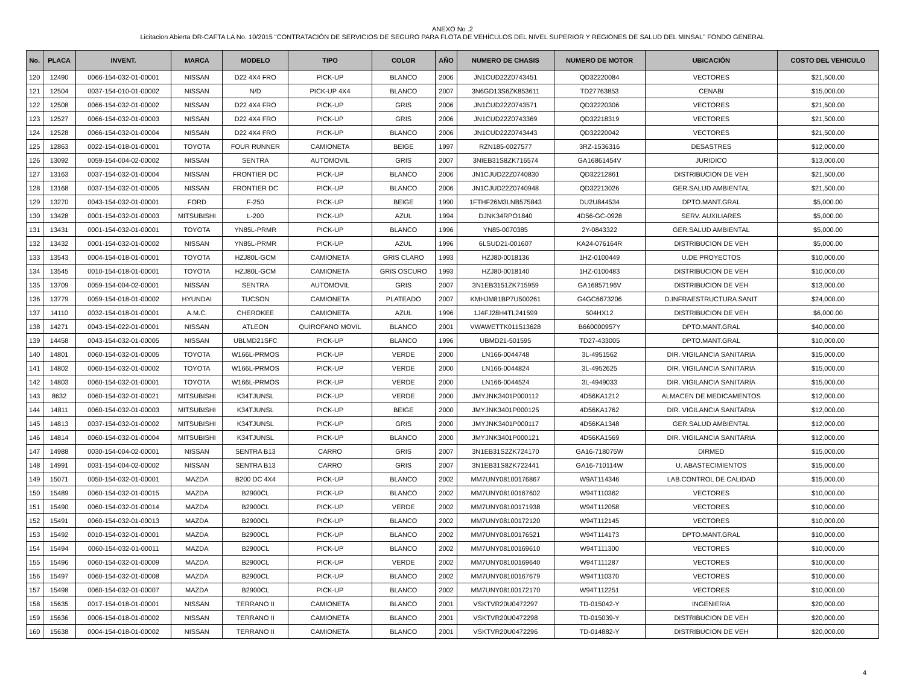ANEXO No .2
Licitacion Abierta DR-CAFTA LA No. 10/2015 "CONTRATACIÓN DE SERVICIOS DE SEGURO PARA FLOTA DE VEHÍCULOS DEL NIVEL SUPERIOR Y REGIONES DE SALUD DEL MINSAL" FONDO GENERAL
| No. | PLACA | INVENT. | MARCA | MODELO | TIPO | COLOR | AÑO | NUMERO DE CHASIS | NUMERO DE MOTOR | UBICACIÓN | COSTO DEL VEHICULO |
| --- | --- | --- | --- | --- | --- | --- | --- | --- | --- | --- | --- |
| 120 | 12490 | 0066-154-032-01-00001 | NISSAN | D22 4X4 FRO | PICK-UP | BLANCO | 2006 | JN1CUD22Z0743451 | QD32220084 | VECTORES | $21,500.00 |
| 121 | 12504 | 0037-154-010-01-00002 | NISSAN | N/D | PICK-UP 4X4 | BLANCO | 2007 | 3N6GD13S6ZK853611 | TD27763853 | CENABI | $15,000.00 |
| 122 | 12508 | 0066-154-032-01-00002 | NISSAN | D22 4X4 FRO | PICK-UP | GRIS | 2006 | JN1CUD22Z0743571 | QD32220306 | VECTORES | $21,500.00 |
| 123 | 12527 | 0066-154-032-01-00003 | NISSAN | D22 4X4 FRO | PICK-UP | GRIS | 2006 | JN1CUD22Z0743369 | QD32218319 | VECTORES | $21,500.00 |
| 124 | 12528 | 0066-154-032-01-00004 | NISSAN | D22 4X4 FRO | PICK-UP | BLANCO | 2006 | JN1CUD22Z0743443 | QD32220042 | VECTORES | $21,500.00 |
| 125 | 12863 | 0022-154-018-01-00001 | TOYOTA | FOUR RUNNER | CAMIONETA | BEIGE | 1997 | RZN185-0027577 | 3RZ-1536316 | DESASTRES | $12,000.00 |
| 126 | 13092 | 0059-154-004-02-00002 | NISSAN | SENTRA | AUTOMOVIL | GRIS | 2007 | 3NIEB31S8ZK716574 | GA16861454V | JURIDICO | $13,000.00 |
| 127 | 13163 | 0037-154-032-01-00004 | NISSAN | FRONTIER DC | PICK-UP | BLANCO | 2006 | JN1CJUD22Z0740830 | QD32212861 | DISTRIBUCION DE VEH | $21,500.00 |
| 128 | 13168 | 0037-154-032-01-00005 | NISSAN | FRONTIER DC | PICK-UP | BLANCO | 2006 | JN1CJUD22Z0740948 | QD32213026 | GER.SALUD AMBIENTAL | $21,500.00 |
| 129 | 13270 | 0043-154-032-01-00001 | FORD | F-250 | PICK-UP | BEIGE | 1990 | 1FTHF26M3LNB575843 | DU2U844534 | DPTO.MANT.GRAL | $5,000.00 |
| 130 | 13428 | 0001-154-032-01-00003 | MITSUBISHI | L-200 | PICK-UP | AZUL | 1994 | DJNK34RPO1840 | 4D56-GC-0928 | SERV. AUXILIARES | $5,000.00 |
| 131 | 13431 | 0001-154-032-01-00001 | TOYOTA | YN85L-PRMR | PICK-UP | BLANCO | 1996 | YN85-0070385 | 2Y-0843322 | GER.SALUD AMBIENTAL | $5,000.00 |
| 132 | 13432 | 0001-154-032-01-00002 | NISSAN | YN85L-PRMR | PICK-UP | AZUL | 1996 | 6LSUD21-001607 | KA24-076164R | DISTRIBUCION DE VEH | $5,000.00 |
| 133 | 13543 | 0004-154-018-01-00001 | TOYOTA | HZJ80L-GCM | CAMIONETA | GRIS CLARO | 1993 | HZJ80-0018136 | 1HZ-0100449 | U.DE PROYECTOS | $10,000.00 |
| 134 | 13545 | 0010-154-018-01-00001 | TOYOTA | HZJ80L-GCM | CAMIONETA | GRIS OSCURO | 1993 | HZJ80-0018140 | 1HZ-0100483 | DISTRIBUCION DE VEH | $10,000.00 |
| 135 | 13709 | 0059-154-004-02-00001 | NISSAN | SENTRA | AUTOMOVIL | GRIS | 2007 | 3N1EB3151ZK715959 | GA16857196V | DISTRIBUCION DE VEH | $13,000.00 |
| 136 | 13779 | 0059-154-018-01-00002 | HYUNDAI | TUCSON | CAMIONETA | PLATEADO | 2007 | KMHJM81BP7U500261 | G4GC6673206 | D.INFRAESTRUCTURA SANIT | $24,000.00 |
| 137 | 14110 | 0032-154-018-01-00001 | A.M.C. | CHEROKEE | CAMIONETA | AZUL | 1996 | 1J4FJ28H4TL241599 | 504HX12 | DISTRIBUCION DE VEH | $6,000.00 |
| 138 | 14271 | 0043-154-022-01-00001 | NISSAN | ATLEON | QUIROFANO MOVIL | BLANCO | 2001 | VWAWETTK011513628 | B660000957Y | DPTO.MANT.GRAL | $40,000.00 |
| 139 | 14458 | 0043-154-032-01-00005 | NISSAN | UBLMD21SFC | PICK-UP | BLANCO | 1996 | UBMD21-501595 | TD27-433005 | DPTO.MANT.GRAL | $10,000.00 |
| 140 | 14801 | 0060-154-032-01-00005 | TOYOTA | W166L-PRMOS | PICK-UP | VERDE | 2000 | LN166-0044748 | 3L-4951562 | DIR. VIGILANCIA SANITARIA | $15,000.00 |
| 141 | 14802 | 0060-154-032-01-00002 | TOYOTA | W166L-PRMOS | PICK-UP | VERDE | 2000 | LN166-0044824 | 3L-4952625 | DIR. VIGILANCIA SANITARIA | $15,000.00 |
| 142 | 14803 | 0060-154-032-01-00001 | TOYOTA | W166L-PRMOS | PICK-UP | VERDE | 2000 | LN166-0044524 | 3L-4949033 | DIR. VIGILANCIA SANITARIA | $15,000.00 |
| 143 | 8632 | 0060-154-032-01-00021 | MITSUBISHI | K34TJUNSL | PICK-UP | VERDE | 2000 | JMYJNK3401P000112 | 4D56KA1212 | ALMACEN DE MEDICAMENTOS | $12,000.00 |
| 144 | 14811 | 0060-154-032-01-00003 | MITSUBISHI | K34TJUNSL | PICK-UP | BEIGE | 2000 | JMYJNK3401P000125 | 4D56KA1762 | DIR. VIGILANCIA SANITARIA | $12,000.00 |
| 145 | 14813 | 0037-154-032-01-00002 | MITSUBISHI | K34TJUNSL | PICK-UP | GRIS | 2000 | JMYJNK3401P000117 | 4D56KA1348 | GER.SALUD AMBIENTAL | $12,000.00 |
| 146 | 14814 | 0060-154-032-01-00004 | MITSUBISHI | K34TJUNSL | PICK-UP | BLANCO | 2000 | JMYJNK3401P000121 | 4D56KA1569 | DIR. VIGILANCIA SANITARIA | $12,000.00 |
| 147 | 14988 | 0030-154-004-02-00001 | NISSAN | SENTRA B13 | CARRO | GRIS | 2007 | 3N1EB31S2ZK724170 | GA16-718075W | DIRMED | $15,000.00 |
| 148 | 14991 | 0031-154-004-02-00002 | NISSAN | SENTRA B13 | CARRO | GRIS | 2007 | 3N1EB31S8ZK722441 | GA16-710114W | U. ABASTECIMIENTOS | $15,000.00 |
| 149 | 15071 | 0050-154-032-01-00001 | MAZDA | B200 DC 4X4 | PICK-UP | BLANCO | 2002 | MM7UNY08100176867 | W9AT114346 | LAB.CONTROL DE CALIDAD | $15,000.00 |
| 150 | 15489 | 0060-154-032-01-00015 | MAZDA | B2900CL | PICK-UP | BLANCO | 2002 | MM7UNY08100167602 | W94T110362 | VECTORES | $10,000.00 |
| 151 | 15490 | 0060-154-032-01-00014 | MAZDA | B2900CL | PICK-UP | VERDE | 2002 | MM7UNY08100171938 | W94T112058 | VECTORES | $10,000.00 |
| 152 | 15491 | 0060-154-032-01-00013 | MAZDA | B2900CL | PICK-UP | BLANCO | 2002 | MM7UNY08100172120 | W94T112145 | VECTORES | $10,000.00 |
| 153 | 15492 | 0010-154-032-01-00001 | MAZDA | B2900CL | PICK-UP | BLANCO | 2002 | MM7UNY08100176521 | W94T114173 | DPTO.MANT.GRAL | $10,000.00 |
| 154 | 15494 | 0060-154-032-01-00011 | MAZDA | B2900CL | PICK-UP | BLANCO | 2002 | MM7UNY08100169610 | W94T111300 | VECTORES | $10,000.00 |
| 155 | 15496 | 0060-154-032-01-00009 | MAZDA | B2900CL | PICK-UP | VERDE | 2002 | MM7UNY08100169640 | W94T111287 | VECTORES | $10,000.00 |
| 156 | 15497 | 0060-154-032-01-00008 | MAZDA | B2900CL | PICK-UP | BLANCO | 2002 | MM7UNY08100167679 | W94T110370 | VECTORES | $10,000.00 |
| 157 | 15498 | 0060-154-032-01-00007 | MAZDA | B2900CL | PICK-UP | BLANCO | 2002 | MM7UNY08100172170 | W94T112251 | VECTORES | $10,000.00 |
| 158 | 15635 | 0017-154-018-01-00001 | NISSAN | TERRANO II | CAMIONETA | BLANCO | 2001 | VSKTVR20U0472297 | TD-015042-Y | INGENIERIA | $20,000.00 |
| 159 | 15636 | 0006-154-018-01-00002 | NISSAN | TERRANO II | CAMIONETA | BLANCO | 2001 | VSKTVR20U0472298 | TD-015039-Y | DISTRIBUCION DE VEH | $20,000.00 |
| 160 | 15638 | 0004-154-018-01-00002 | NISSAN | TERRANO II | CAMIONETA | BLANCO | 2001 | VSKTVR20U0472296 | TD-014882-Y | DISTRIBUCION DE VEH | $20,000.00 |
4